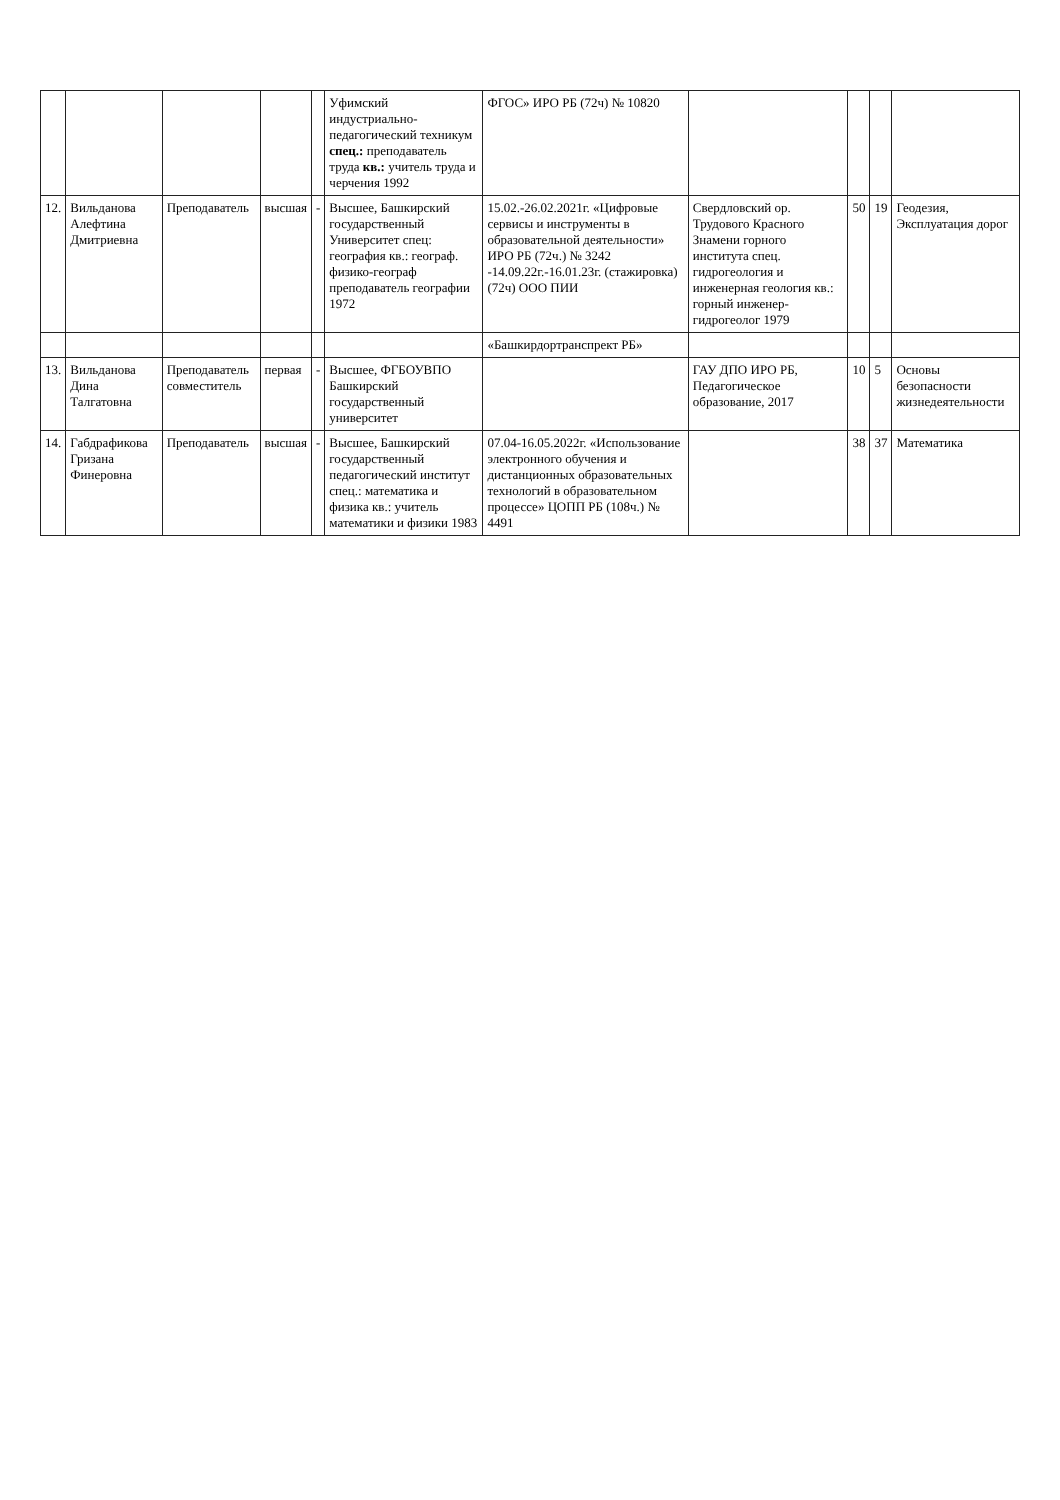| | | | | | Уфимский индустриально-педагогический техникум спец.: преподаватель труда кв.: учитель труда и черчения 1992 | ФГОС» ИРО РБ (72ч) № 10820 | | | | |
| 12. | Вильданова Алефтина Дмитриевна | Преподаватель | высшая | - | Высшее, Башкирский государственный Университет спец: география кв.: географ. физико-географ преподаватель географии 1972 | 15.02.-26.02.2021г. «Цифровые сервисы и инструменты в образовательной деятельности» ИРО РБ (72ч.) № 3242 -14.09.22г.-16.01.23г. (стажировка) (72ч) ООО ПИИ | Свердловский ор. Трудового Красного Знамени горного института спец. гидрогеология и инженерная геология кв.: горный инженер-гидрогеолог 1979 | 50 | 19 | Геодезия, Эксплуатация дорог |
| | | | | | | «Башкирдортранспрект РБ» | | | | |
| 13. | Вильданова Дина Талгатовна | Преподаватель совместитель | первая | - | Высшее, ФГБОУВПО Башкирский государственный университет | | ГАУ ДПО ИРО РБ, Педагогическое образование, 2017 | 10 | 5 | Основы безопасности жизнедеятельности |
| 14. | Габдрафикова Гризана Финеровна | Преподаватель | высшая | - | Высшее, Башкирский государственный педагогический институт спец.: математика и физика кв.: учитель математики и физики 1983 | 07.04-16.05.2022г. «Использование электронного обучения и дистанционных образовательных технологий в образовательном процессе» ЦОПП РБ (108ч.) № 4491 | | 38 | 37 | Математика |